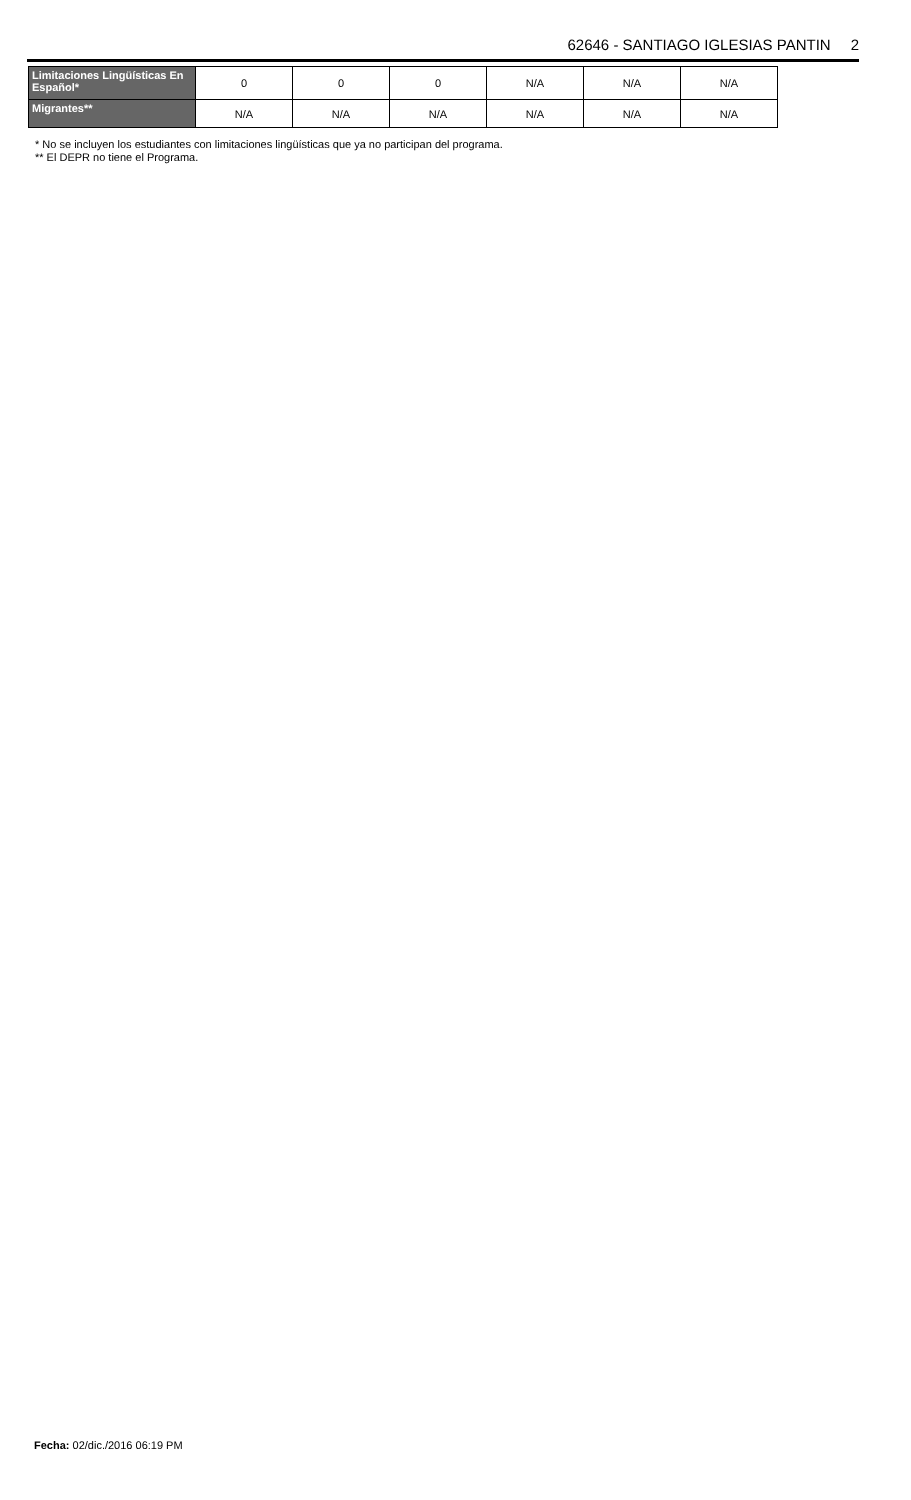62646 - SANTIAGO IGLESIAS PANTIN 2
| Limitaciones Lingüísticas En Español* | 0 | 0 | 0 | N/A | N/A | N/A |
| Migrantes** | N/A | N/A | N/A | N/A | N/A | N/A |
* No se incluyen los estudiantes con limitaciones lingüísticas que ya no participan del programa.
** El DEPR no tiene el Programa.
Fecha: 02/dic./2016 06:19 PM